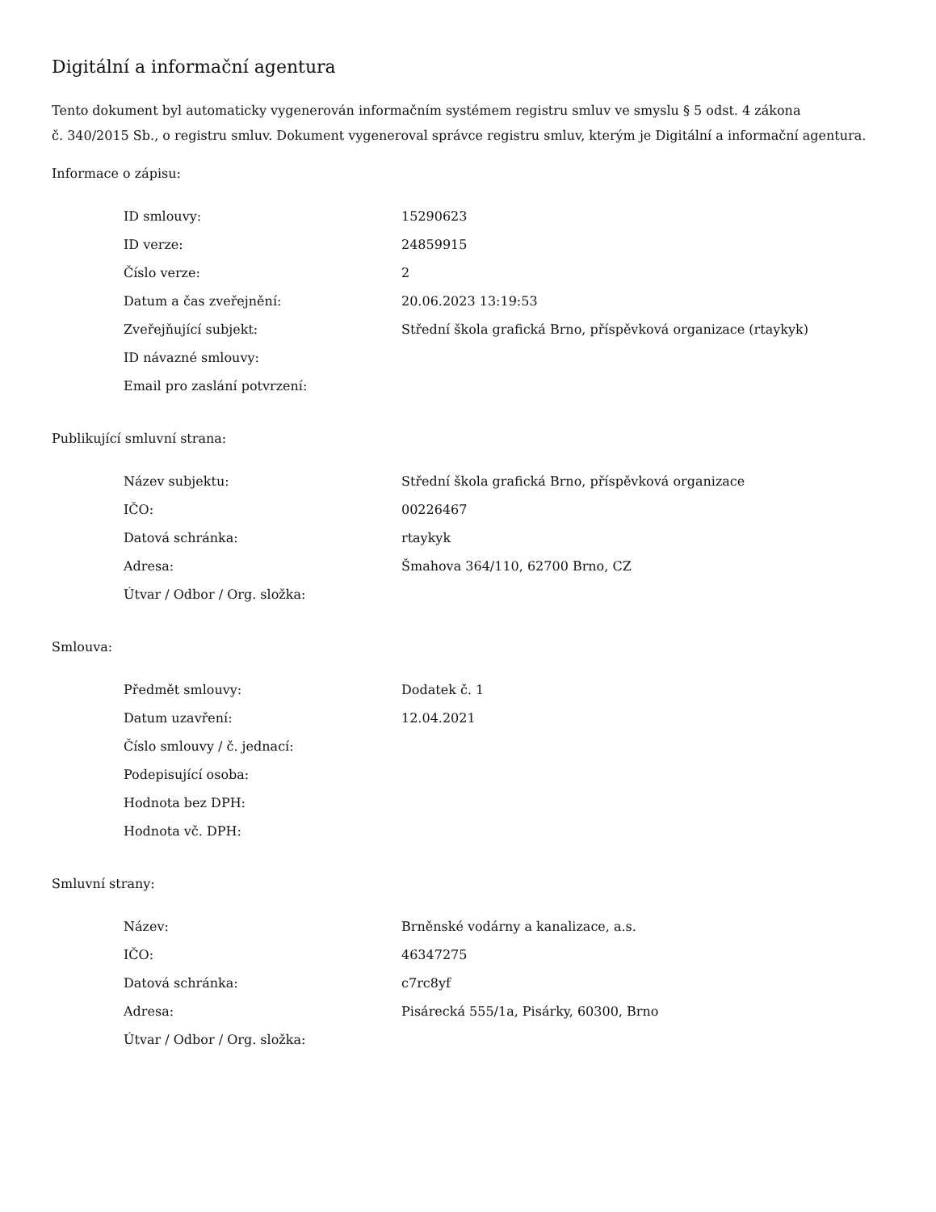Digitální a informační agentura
Tento dokument byl automaticky vygenerován informačním systémem registru smluv ve smyslu § 5 odst. 4 zákona
č. 340/2015 Sb., o registru smluv. Dokument vygeneroval správce registru smluv, kterým je Digitální a informační agentura.
Informace o zápisu:
| ID smlouvy: | 15290623 |
| ID verze: | 24859915 |
| Číslo verze: | 2 |
| Datum a čas zveřejnění: | 20.06.2023 13:19:53 |
| Zveřejňující subjekt: | Střední škola grafická Brno, příspěvková organizace (rtaykyk) |
| ID návazné smlouvy: | |
| Email pro zaslání potvrzení: | |
Publikující smluvní strana:
| Název subjektu: | Střední škola grafická Brno, příspěvková organizace |
| IČO: | 00226467 |
| Datová schránka: | rtaykyk |
| Adresa: | Šmahova 364/110, 62700 Brno, CZ |
| Útvar / Odbor / Org. složka: | |
Smlouva:
| Předmět smlouvy: | Dodatek č. 1 |
| Datum uzavření: | 12.04.2021 |
| Číslo smlouvy / č. jednací: | |
| Podepisující osoba: | |
| Hodnota bez DPH: | |
| Hodnota vč. DPH: | |
Smluvní strany:
| Název: | Brněnské vodárny a kanalizace, a.s. |
| IČO: | 46347275 |
| Datová schránka: | c7rc8yf |
| Adresa: | Pisárecká 555/1a, Pisárky, 60300, Brno |
| Útvar / Odbor / Org. složka: | |